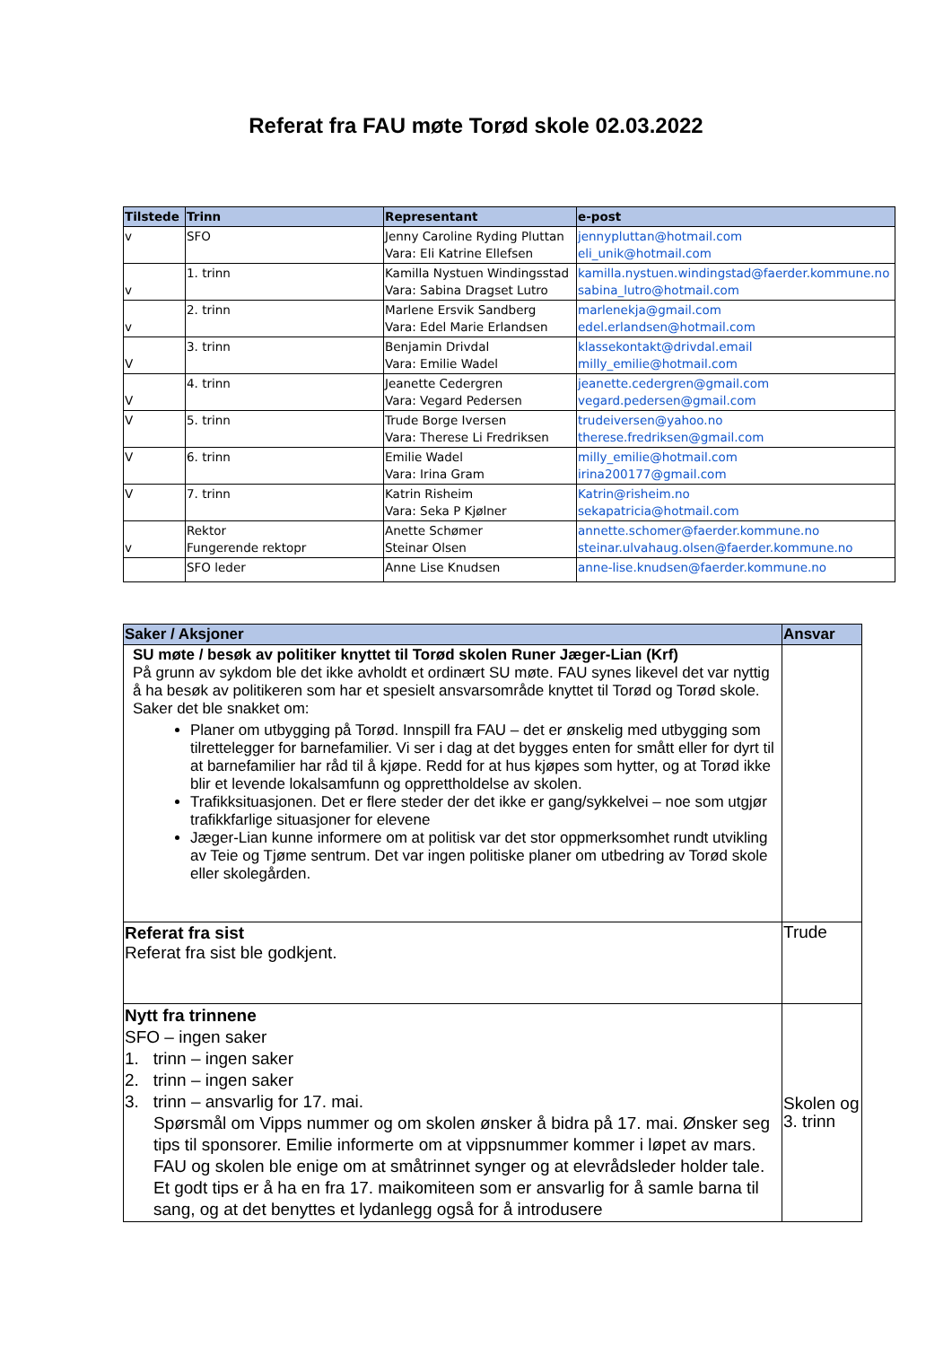Referat fra FAU møte Torød skole 02.03.2022
| Tilstede | Trinn | Representant | e-post |
| --- | --- | --- | --- |
| v | SFO | Jenny Caroline Ryding Pluttan Vara: Eli Katrine Ellefsen | jennypluttan@hotmail.com eli_unik@hotmail.com |
| v | 1. trinn | Kamilla Nystuen Windingsstad Vara: Sabina Dragset Lutro | kamilla.nystuen.windingstad@faerder.kommune.no sabina_lutro@hotmail.com |
| v | 2. trinn | Marlene Ersvik Sandberg Vara: Edel Marie Erlandsen | marlenekja@gmail.com edel.erlandsen@hotmail.com |
| V | 3. trinn | Benjamin Drivdal Vara: Emilie Wadel | klassekontakt@drivdal.email milly_emilie@hotmail.com |
| V | 4. trinn | Jeanette Cedergren Vara: Vegard Pedersen | jeanette.cedergren@gmail.com vegard.pedersen@gmail.com |
| V | 5. trinn | Trude Borge Iversen Vara: Therese Li Fredriksen | trudeiversen@yahoo.no therese.fredriksen@gmail.com |
| V | 6. trinn | Emilie Wadel Vara: Irina Gram | milly_emilie@hotmail.com irina200177@gmail.com |
| V | 7. trinn | Katrin Risheim Vara: Seka P Kjølner | Katrin@risheim.no sekapatricia@hotmail.com |
| v | Rektor Fungerende rektopr | Anette Schømer Steinar Olsen | annette.schomer@faerder.kommune.no steinar.ulvahaug.olsen@faerder.kommune.no |
| | SFO leder | Anne Lise Knudsen | anne-lise.knudsen@faerder.kommune.no |
| Saker / Aksjoner | Ansvar |
| --- | --- |
| SU møte / besøk av politiker knyttet til Torød skolen Runer Jæger-Lian (Krf) På grunn av sykdom ble det ikke avholdt et ordinært SU møte. FAU synes likevel det var nyttig å ha besøk av politikeren som har et spesielt ansvarsområde knyttet til Torød og Torød skole. Saker det ble snakket om: Planer om utbygging på Torød. Innspill fra FAU – det er ønskelig med utbygging som tilrettelegger for barnefamilier. Vi ser i dag at det bygges enten for smått eller for dyrt til at barnefamilier har råd til å kjøpe. Redd for at hus kjøpes som hytter, og at Torød ikke blir et levende lokalsamfunn og opprettholdelse av skolen. Trafikksituasjonen. Det er flere steder der det ikke er gang/sykkelvei – noe som utgjør trafikkfarlige situasjoner for elevene Jæger-Lian kunne informere om at politisk var det stor oppmerksomhet rundt utvikling av Teie og Tjøme sentrum. Det var ingen politiske planer om utbedring av Torød skole eller skolegården. | |
| Referat fra sist Referat fra sist ble godkjent. | Trude |
| Nytt fra trinnene SFO – ingen saker 1. trinn – ingen saker 2. trinn – ingen saker 3. trinn – ansvarlig for 17. mai. Spørsmål om Vipps nummer og om skolen ønsker å bidra på 17. mai. Ønsker seg tips til sponsorer. Emilie informerte om at vippsnummer kommer i løpet av mars. FAU og skolen ble enige om at småtrinnet synger og at elevrådsleder holder tale. Et godt tips er å ha en fra 17. maikomiteen som er ansvarlig for å samle barna til sang, og at det benyttes et lydanlegg også for å introdusere | Skolen og 3. trinn |